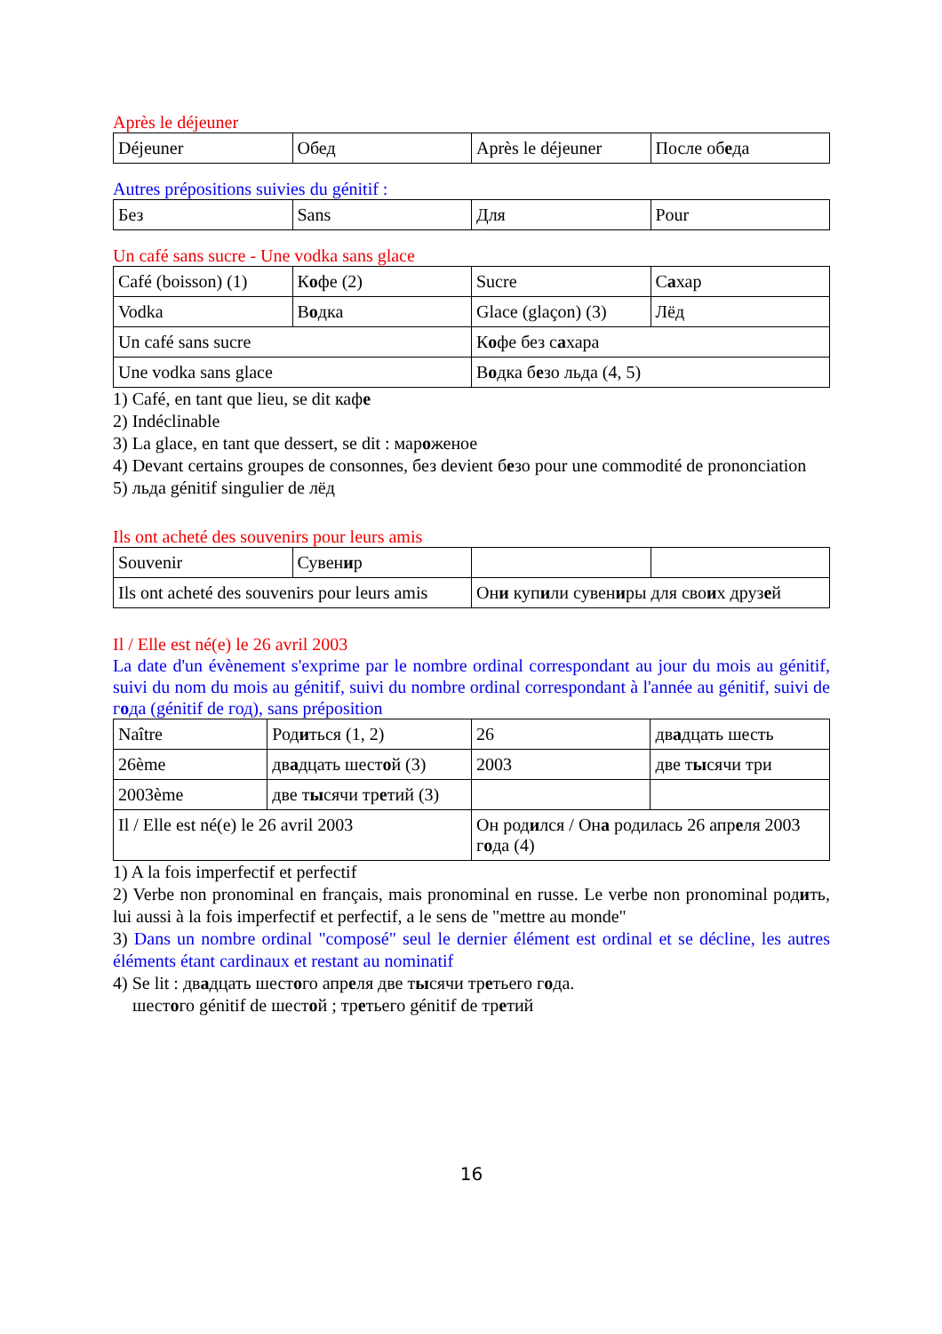Après le déjeuner
| Déjeuner | Обед | Après le déjeuner | После об е да |
Autres prépositions suivies du génitif :
| Без | Sans | Для | Pour |
Un café sans sucre - Une vodka sans glace
| Café (boisson) (1) | К о фе (2) | Sucre | С а хар |
| Vodka | В о дка | Glace (glaçon) (3) | Лёд |
| Un café sans sucre | | К о фе без с а хара | |
| Une vodka sans glace | | В о дка б е зо льда (4, 5) | |
1) Café, en tant que lieu, se dit кафе
2) Indéclinable
3) La glace, en tant que dessert, se dit : мароженое
4) Devant certains groupes de consonnes, без devient безо pour une commodité de prononciation
5) льда génitif singulier de лёд
Ils ont acheté des souvenirs pour leurs amis
| Souvenir | Сувен и р | | |
| Ils ont acheté des souvenirs pour leurs amis | | Он и куп и ли сувен и ры для сво и х друз е й | |
Il / Elle est né(e) le 26 avril 2003
La date d'un évènement s'exprime par le nombre ordinal correspondant au jour du mois au génitif, suivi du nom du mois au génitif, suivi du nombre ordinal correspondant à l'année au génitif, suivi de года (génitif de год), sans préposition
| Naître | Род и ться (1, 2) | 26 | дв а дцать шесть |
| 26ème | дв а дцать шест о й (3) | 2003 | две т ы сячи три |
| 2003ème | две т ы сячи тр е тий (3) | | |
| Il / Elle est né(e) le 26 avril 2003 | | Он род и лся / Он а родилась 26 апр е ля 2003 г о да (4) | |
1) A la fois imperfectif et perfectif
2) Verbe non pronominal en français, mais pronominal en russe. Le verbe non pronominal родить, lui aussi à la fois imperfectif et perfectif, a le sens de "mettre au monde"
3) Dans un nombre ordinal "composé" seul le dernier élément est ordinal et se décline, les autres éléments étant cardinaux et restant au nominatif
4) Se lit : двадцать шестого апреля две тысячи третьего года.
шестого génitif de шестой ; третьего génitif de третий
16